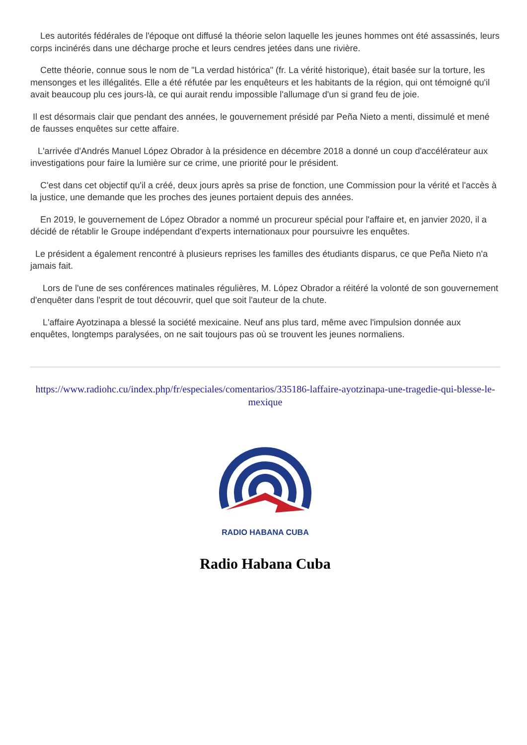Les autorités fédérales de l'époque ont diffusé la théorie selon laquelle les jeunes hommes ont été assassinés, leurs corps incinérés dans une décharge proche et leurs cendres jetées dans une rivière.
Cette théorie, connue sous le nom de "La verdad histórica" (fr. La vérité historique), était basée sur la torture, les mensonges et les illégalités. Elle a été réfutée par les enquêteurs et les habitants de la région, qui ont témoigné qu'il avait beaucoup plu ces jours-là, ce qui aurait rendu impossible l'allumage d'un si grand feu de joie.
Il est désormais clair que pendant des années, le gouvernement présidé par Peña Nieto a menti, dissimulé et mené de fausses enquêtes sur cette affaire.
L'arrivée d'Andrés Manuel López Obrador à la présidence en décembre 2018 a donné un coup d'accélérateur aux investigations pour faire la lumière sur ce crime, une priorité pour le président.
C'est dans cet objectif qu'il a créé, deux jours après sa prise de fonction, une Commission pour la vérité et l'accès à la justice, une demande que les proches des jeunes portaient depuis des années.
En 2019, le gouvernement de López Obrador a nommé un procureur spécial pour l'affaire et, en janvier 2020, il a décidé de rétablir le Groupe indépendant d'experts internationaux pour poursuivre les enquêtes.
Le président a également rencontré à plusieurs reprises les familles des étudiants disparus, ce que Peña Nieto n'a jamais fait.
Lors de l'une de ses conférences matinales régulières, M. López Obrador a réitéré la volonté de son gouvernement d'enquêter dans l'esprit de tout découvrir, quel que soit l'auteur de la chute.
L'affaire Ayotzinapa a blessé la société mexicaine. Neuf ans plus tard, même avec l'impulsion donnée aux enquêtes, longtemps paralysées, on ne sait toujours pas où se trouvent les jeunes normaliens.
https://www.radiohc.cu/index.php/fr/especiales/comentarios/335186-laffaire-ayotzinapa-une-tragedie-qui-blesse-le-mexique
RADIO HABANA CUBA
Radio Habana Cuba